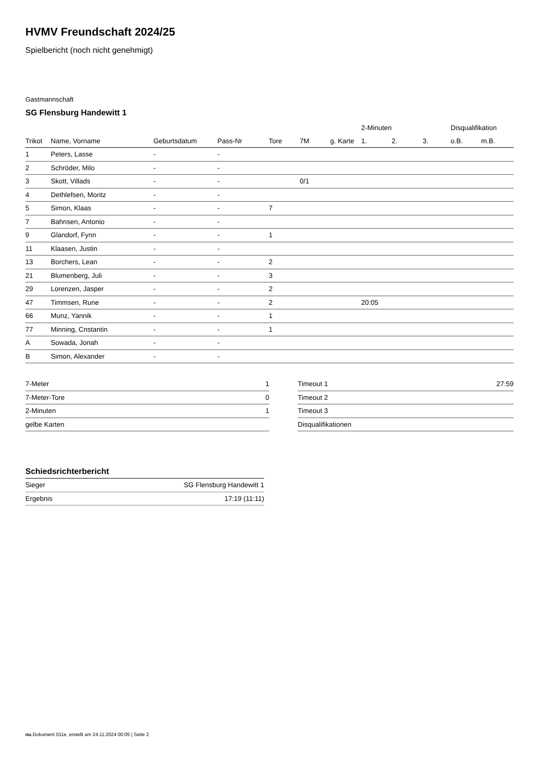HVMV Freundschaft 2024/25
Spielbericht (noch nicht genehmigt)
Gastmannschaft
SG Flensburg Handewitt 1
| | | | | | | | 2-Minuten | | | Disqualifikation | |
| --- | --- | --- | --- | --- | --- | --- | --- | --- | --- | --- | --- |
| Trikot | Name, Vorname | Geburtsdatum | Pass-Nr | Tore | 7M | g. Karte | 1. | 2. | 3. | o.B. | m.B. |
| 1 | Peters, Lasse | - | - | | | | | | | | |
| 2 | Schröder, Milo | - | - | | | | | | | | |
| 3 | Skott, Villads | - | - | | 0/1 | | | | | | |
| 4 | Dethlefsen, Moritz | - | - | | | | | | | | |
| 5 | Simon, Klaas | - | - | 7 | | | | | | | |
| 7 | Bahnsen, Antonio | - | - | | | | | | | | |
| 9 | Glandorf, Fynn | - | - | 1 | | | | | | | |
| 11 | Klaasen, Justin | - | - | | | | | | | | |
| 13 | Borchers, Lean | - | - | 2 | | | | | | | |
| 21 | Blumenberg, Juli | - | - | 3 | | | | | | | |
| 29 | Lorenzen, Jasper | - | - | 2 | | | | | | | |
| 47 | Timmsen, Rune | - | - | 2 | | | 20:05 | | | | |
| 66 | Munz, Yannik | - | - | 1 | | | | | | | |
| 77 | Minning, Cnstantin | - | - | 1 | | | | | | | |
| A | Sowada, Jonah | - | - | | | | | | | | |
| B | Simon, Alexander | - | - | | | | | | | | |
| 7-Meter | 1 |
| 7-Meter-Tore | 0 |
| 2-Minuten | 1 |
| gelbe Karten | |
| Timeout 1 | 27:59 |
| Timeout 2 | |
| Timeout 3 | |
| Disqualifikationen | |
Schiedsrichterbericht
| Sieger | SG Flensburg Handewitt 1 |
| Ergebnis | 17:19 (11:11) |
nu.Dokument 011e, erstellt am 24.11.2024 00:05 | Seite 2